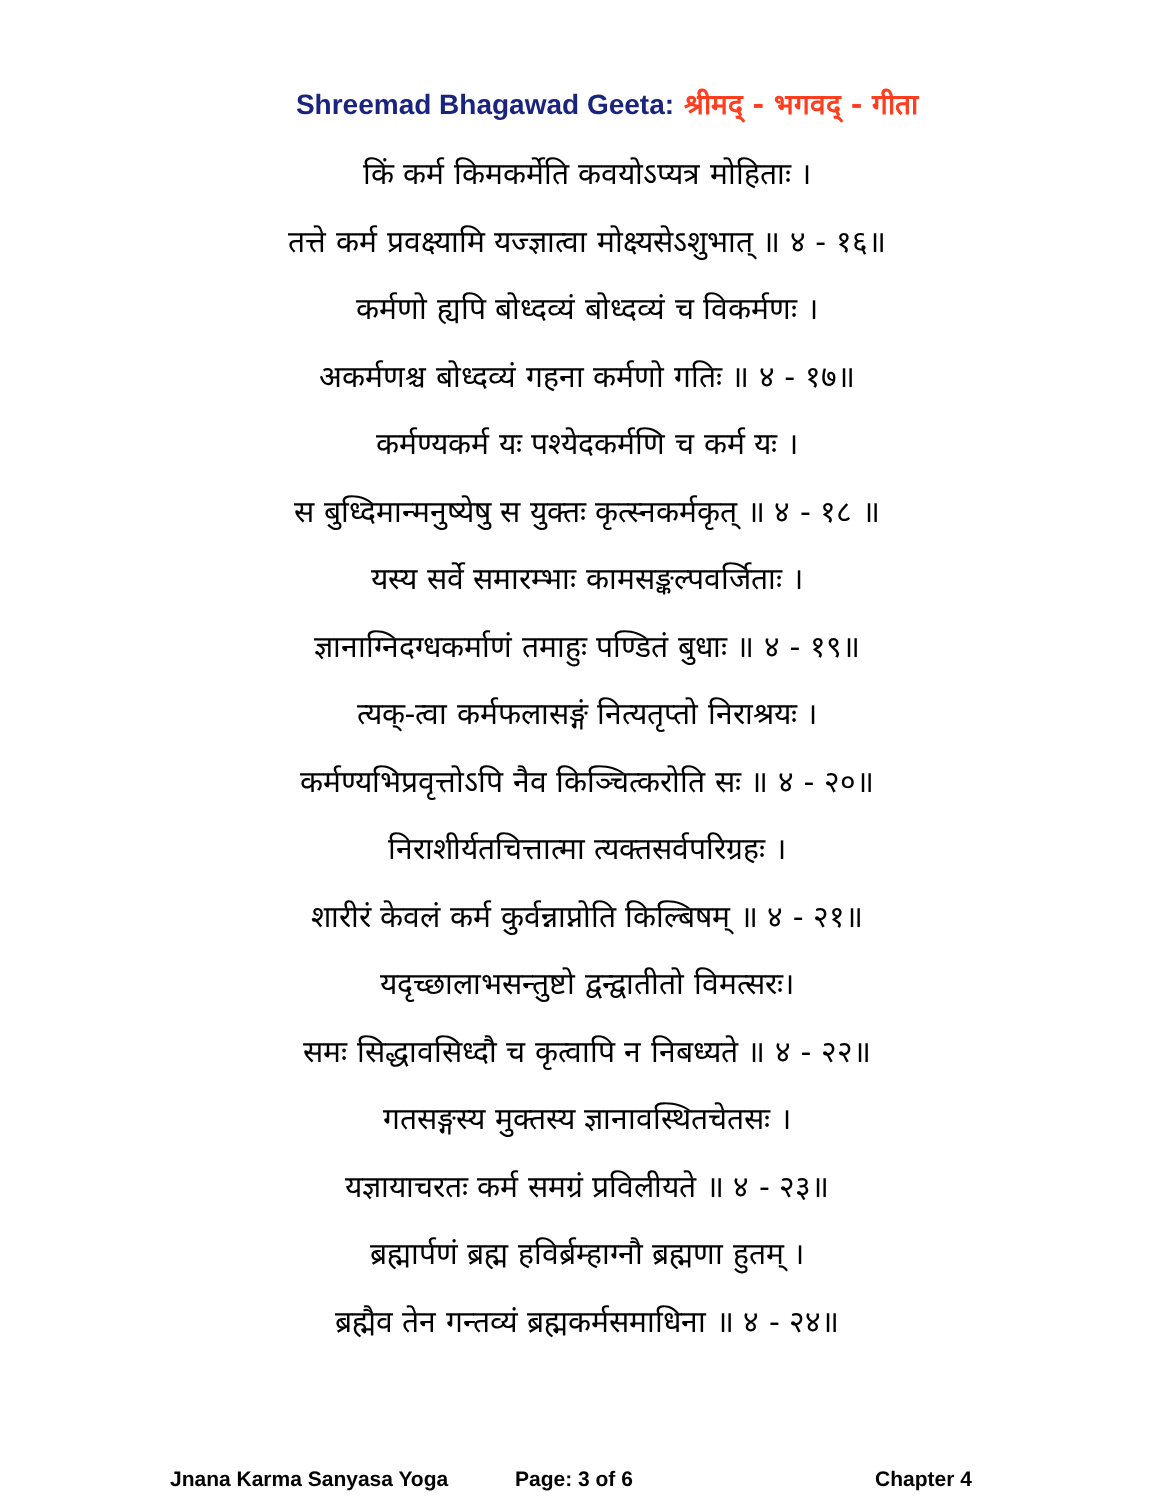Shreemad Bhagawad Geeta: श्रीमद् - भगवद् - गीता
किं कर्म किमकर्मेति कवयोऽप्यत्र मोहिताः ।
तत्ते कर्म प्रवक्ष्यामि यज्ज्ञात्वा मोक्ष्यसेऽशुभात् ॥ ४ - १६॥
कर्मणो ह्यपि बोध्दव्यं बोध्दव्यं च विकर्मणः ।
अकर्मणश्च बोध्दव्यं गहना कर्मणो गतिः ॥ ४ - १७॥
कर्मण्यकर्म यः पश्येदकर्मणि च कर्म यः ।
स बुध्दिमान्मनुष्येषु स युक्तः कृत्स्नकर्मकृत् ॥ ४ - १८ ॥
यस्य सर्वे समारम्भाः कामसङ्कल्पवर्जिताः ।
ज्ञानाग्निदग्धकर्माणं तमाहुः पण्डितं बुधाः ॥ ४ - १९॥
त्यक्-त्वा कर्मफलासङ्गं नित्यतृप्तो निराश्रयः ।
कर्मण्यभिप्रवृत्तोऽपि नैव किञ्चित्करोति सः ॥ ४ - २०॥
निराशीर्यतचित्तात्मा त्यक्तसर्वपरिग्रहः ।
शारीरं केवलं कर्म कुर्वन्नाप्नोति किल्बिषम् ॥ ४ - २१॥
यदृच्छालाभसन्तुष्टो द्वन्द्वातीतो विमत्सरः।
समः सिद्धावसिध्दौ च कृत्वापि न निबध्यते ॥ ४ - २२॥
गतसङ्गस्य मुक्तस्य ज्ञानावस्थितचेतसः ।
यज्ञायाचरतः कर्म समग्रं प्रविलीयते ॥ ४ - २३॥
ब्रह्मार्पणं ब्रह्म हविर्ब्रम्हाग्नौ ब्रह्मणा हुतम् ।
ब्रह्मैव तेन गन्तव्यं ब्रह्मकर्मसमाधिना ॥ ४ - २४॥
Jnana Karma Sanyasa Yoga Page: 3 of 6 Chapter 4